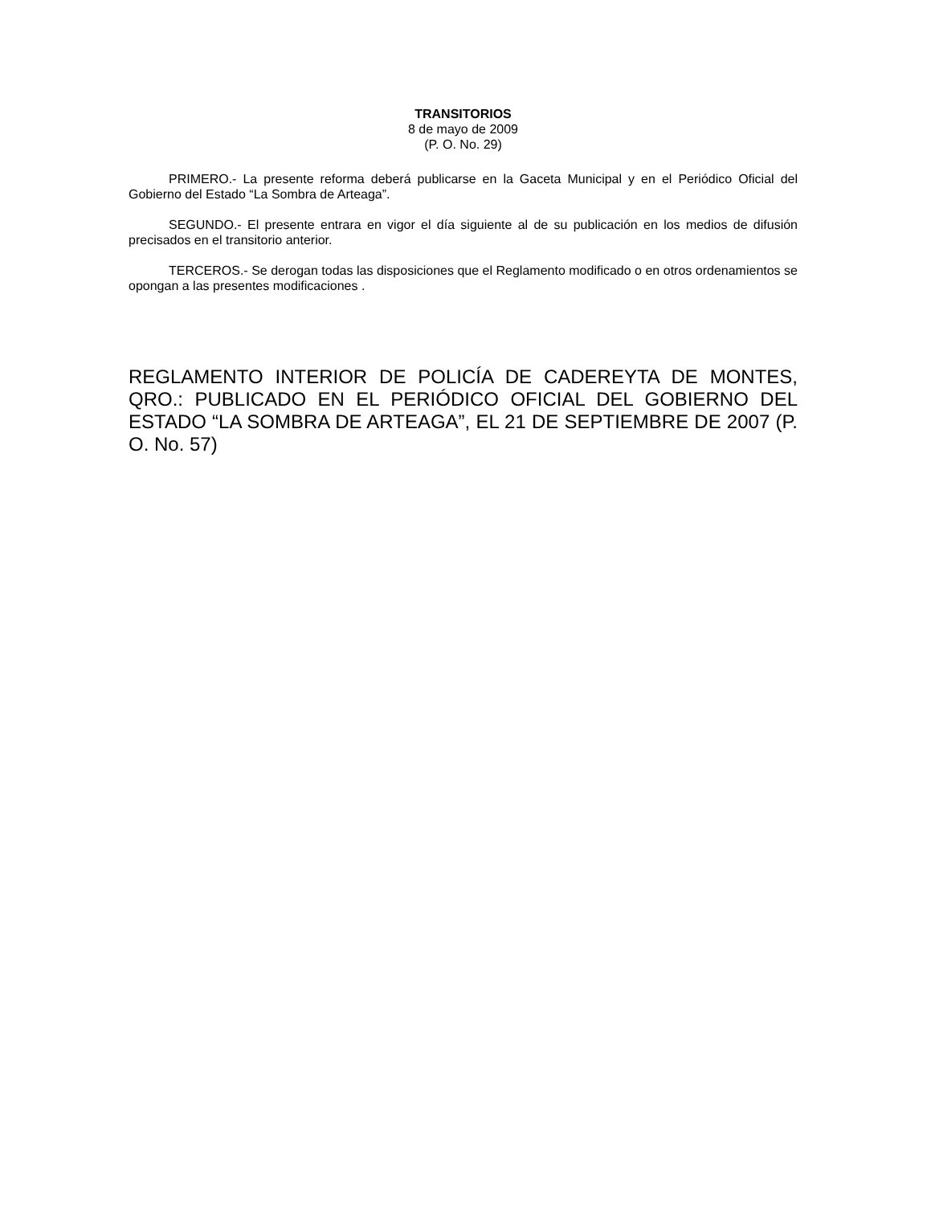TRANSITORIOS
8 de mayo de 2009
(P. O. No. 29)
PRIMERO.- La presente reforma deberá publicarse en la Gaceta Municipal y en el Periódico Oficial del Gobierno del Estado “La Sombra de Arteaga”.
SEGUNDO.- El presente entrara en vigor el día siguiente al de su publicación en los medios de difusión precisados en el transitorio anterior.
TERCEROS.- Se derogan todas las disposiciones que el Reglamento modificado o en otros ordenamientos se opongan a las presentes modificaciones .
REGLAMENTO INTERIOR DE POLICÍA DE CADEREYTA DE MONTES, QRO.: PUBLICADO EN EL PERIÓDICO OFICIAL DEL GOBIERNO DEL ESTADO “LA SOMBRA DE ARTEAGA”, EL 21 DE SEPTIEMBRE DE 2007 (P. O. No. 57)